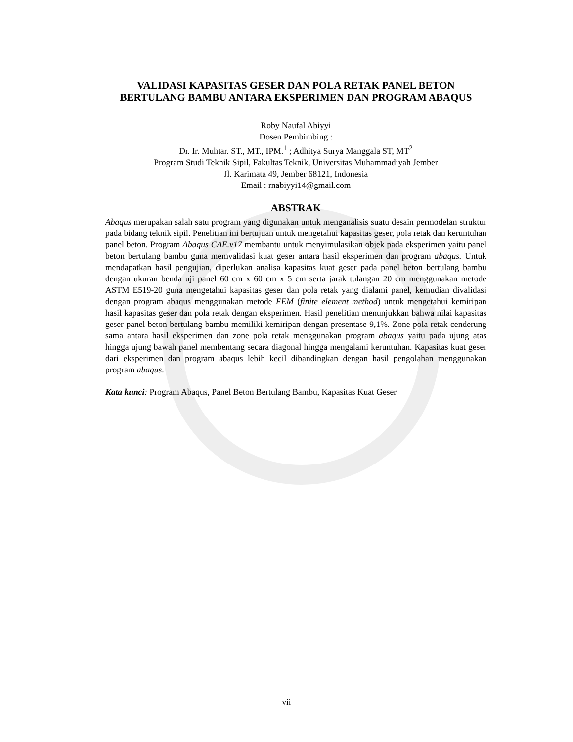VALIDASI KAPASITAS GESER DAN POLA RETAK PANEL BETON BERTULANG BAMBU ANTARA EKSPERIMEN DAN PROGRAM ABAQUS
Roby Naufal Abiyyi
Dosen Pembimbing :
Dr. Ir. Muhtar. ST., MT., IPM.<sup>1</sup> ; Adhitya Surya Manggala ST, MT<sup>2</sup>
Program Studi Teknik Sipil, Fakultas Teknik, Universitas Muhammadiyah Jember
Jl. Karimata 49, Jember 68121, Indonesia
Email : rnabiyyi14@gmail.com
ABSTRAK
Abaqus merupakan salah satu program yang digunakan untuk menganalisis suatu desain permodelan struktur pada bidang teknik sipil. Penelitian ini bertujuan untuk mengetahui kapasitas geser, pola retak dan keruntuhan panel beton. Program Abaqus CAE.v17 membantu untuk menyimulasikan objek pada eksperimen yaitu panel beton bertulang bambu guna memvalidasi kuat geser antara hasil eksperimen dan program abaqus. Untuk mendapatkan hasil pengujian, diperlukan analisa kapasitas kuat geser pada panel beton bertulang bambu dengan ukuran benda uji panel 60 cm x 60 cm x 5 cm serta jarak tulangan 20 cm menggunakan metode ASTM E519-20 guna mengetahui kapasitas geser dan pola retak yang dialami panel, kemudian divalidasi dengan program abaqus menggunakan metode FEM (finite element method) untuk mengetahui kemiripan hasil kapasitas geser dan pola retak dengan eksperimen. Hasil penelitian menunjukkan bahwa nilai kapasitas geser panel beton bertulang bambu memiliki kemiripan dengan presentase 9,1%. Zone pola retak cenderung sama antara hasil eksperimen dan zone pola retak menggunakan program abaqus yaitu pada ujung atas hingga ujung bawah panel membentang secara diagonal hingga mengalami keruntuhan. Kapasitas kuat geser dari eksperimen dan program abaqus lebih kecil dibandingkan dengan hasil pengolahan menggunakan program abaqus.
Kata kunci: Program Abaqus, Panel Beton Bertulang Bambu, Kapasitas Kuat Geser
vii